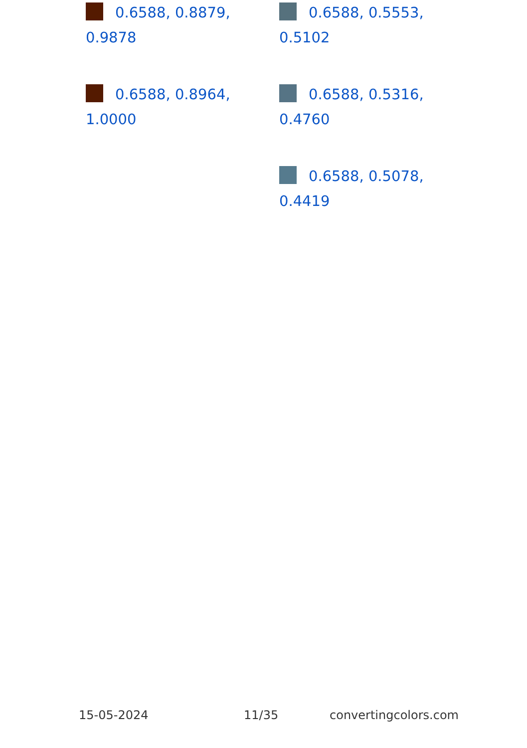0.6588, 0.8879, 0.9878
0.6588, 0.8964, 1.0000
0.6588, 0.5553, 0.5102
0.6588, 0.5316, 0.4760
0.6588, 0.5078, 0.4419
15-05-2024 11/35 convertingcolors.com